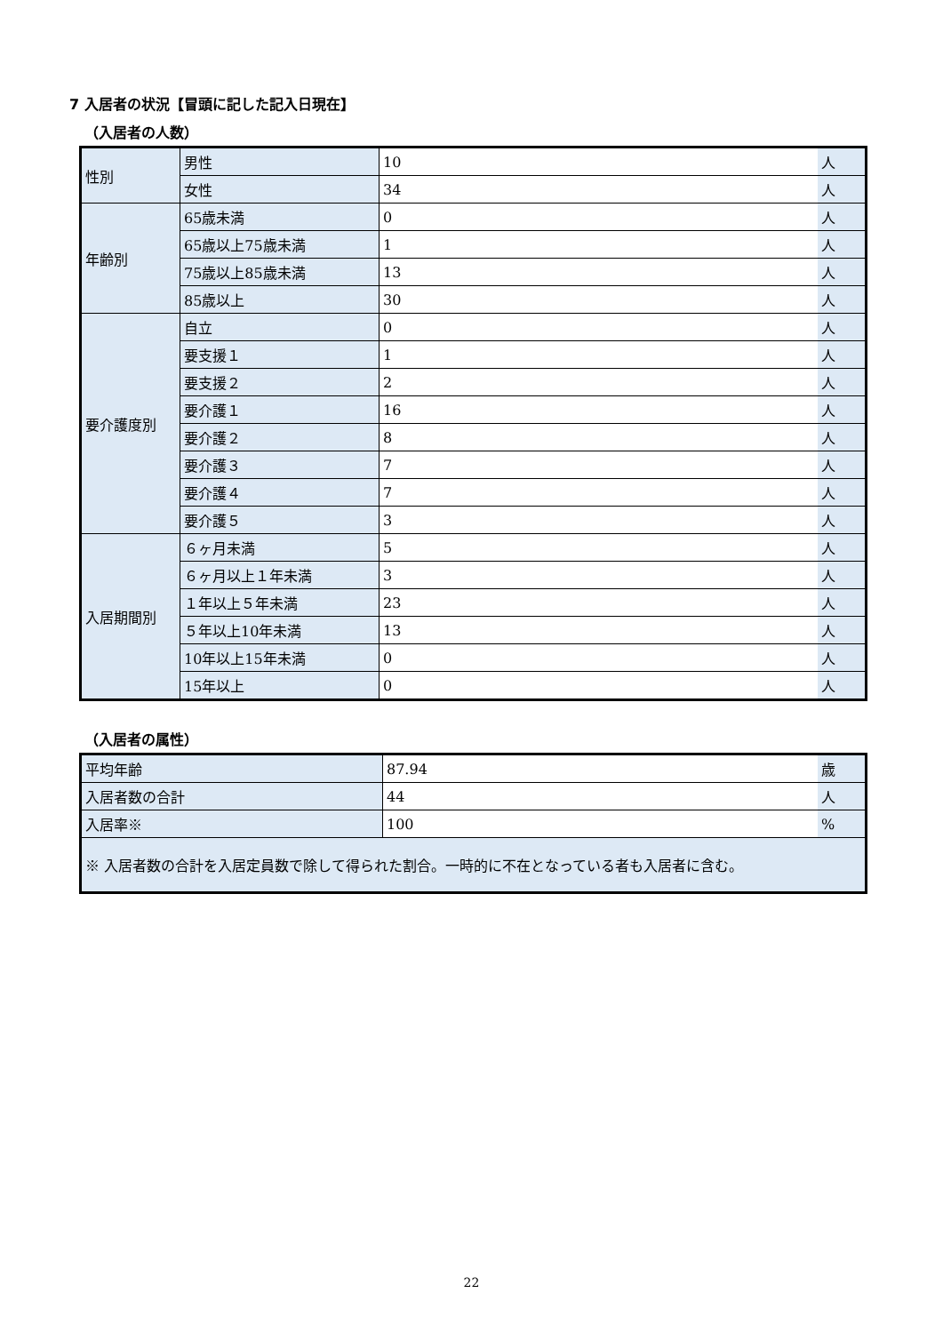7 入居者の状況【冒頭に記した記入日現在】
（入居者の人数）
| 性別 | 男性 | 10 | 人 |
| | 女性 | 34 | 人 |
| 年齢別 | 65歳未満 | 0 | 人 |
| | 65歳以上75歳未満 | 1 | 人 |
| | 75歳以上85歳未満 | 13 | 人 |
| | 85歳以上 | 30 | 人 |
| 要介護度別 | 自立 | 0 | 人 |
| | 要支援１ | 1 | 人 |
| | 要支援２ | 2 | 人 |
| | 要介護１ | 16 | 人 |
| | 要介護２ | 8 | 人 |
| | 要介護３ | 7 | 人 |
| | 要介護４ | 7 | 人 |
| | 要介護５ | 3 | 人 |
| 入居期間別 | ６ヶ月未満 | 5 | 人 |
| | ６ヶ月以上１年未満 | 3 | 人 |
| | １年以上５年未満 | 23 | 人 |
| | ５年以上10年未満 | 13 | 人 |
| | 10年以上15年未満 | 0 | 人 |
| | 15年以上 | 0 | 人 |
（入居者の属性）
| 平均年齢 | 87.94 | 歳 |
| 入居者数の合計 | 44 | 人 |
| 入居率※ | 100 | % |
| ※ 入居者数の合計を入居定員数で除して得られた割合。一時的に不在となっている者も入居者に含む。 | | |
22